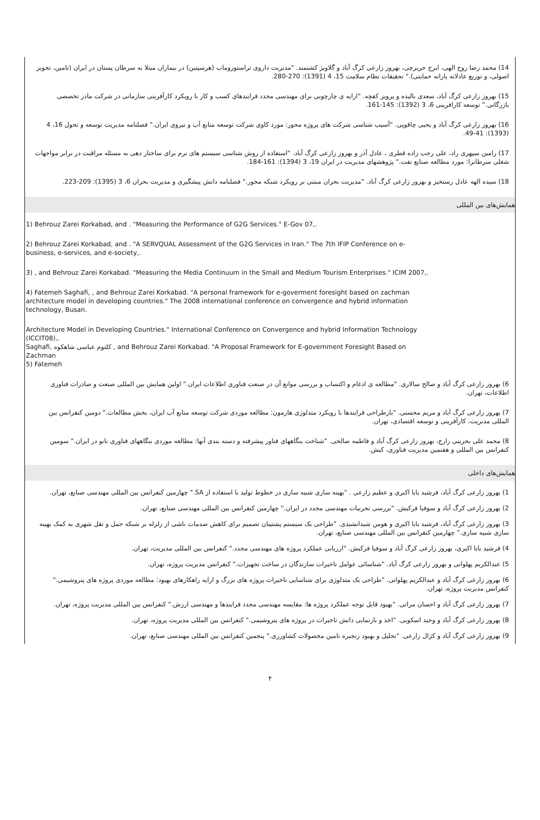14) محمد رضا روح الهی، ایرج حریرچی، بهروز زارعی کرگ آباد و گلاویژ کشتمند. "مدیریت داروی تراستوزوماب (هرسپتین) در بیماران مبتلا به سرطان پستان در ایران (تامین، تجویز اصولی، و توزیع عادلانه یارانه حمایتی)." تحقیقات نظام سلامت 15، 4 (1391): 270-280.
15) بهروز زارعی کرگ آباد، سعدی بالیده و پرویز کفچه. "ارایه ی چارچوبی برای مهندسی مجدد فرایندهای کسب و کار با رویکرد کارآفرینی سازمانی در شرکت مادر تخصصی بازرگانی." توسعه کارافرینی 6، 3 (1392): 145-161.
16) بهروز زارعی کرگ آباد و یحیی چاقوپی. "آسیب شناسی شرکت های پروژه محور: مورد کاوی شرکت توسعه منابع آب و نیروی ایران." فصلنامه مدیریت توسعه و تحول 16، 4 (1393): 41-49.
17) رامین سپهری راد، علی رجب زاده قطری ، عادل آذر و بهروز زارعی کرگ آباد. "استفاده از روش شناسی سیستم های نرم برای ساختار دهی به مسئله مراقبت در برابر مواجهات شغلی سرطانزا: مورد مطالعه صنایع نفت." پژوهشهای مدیریت در ایران 19، 3 (1394): 161-184.
18) سیده الهه عادل رستخیز و بهروز زارعی کرگ آباد. "مدیریت بحران مبتنی بر رویکرد شبکه محور." فصلنامه دانش پیشگیری و مدیریت بحران 6، 3 (1395): 209-223.
همایش‌های بین المللی
1) Behrouz Zarei Korkabad, and . "Measuring the Performance of G2G Services." E-Gov 07,.
2) Behrouz Zarei Korkabad, and . "A SERVQUAL Assessment of the G2G Services in Iran." The 7th IFIP Conference on e-business, e-services, and e-society,.
3) , and Behrouz Zarei Korkabad. "Measuring the Media Continuum in the Small and Medium Tourism Enterprises." ICIM 2007,.
4) Fatemeh Saghafi, , and Behrouz Zarei Korkabad. "A personal framework for e-goverment foresight based on zachman architecture model in developing countries." The 2008 international conference on convergence and hybrid information technology, Busan.
Architecture Model in Developing Countries." International Conference on Convergence and hybrid Information Technology (ICCIT08),.
Saghafi, کلثوم عباسی شاهکوه , and Behrouz Zarei Korkabad. "A Proposal Framework for E-government Foresight Based on Zachman
5) Fatemeh
6) بهروز زارعی کرگ آباد و صالح سالاری. "مطالعه ی ادغام و اکتساب و بررسی موانع آن در صنعت فناوری اطلاعات ایران." اولین همایش بین المللی صنعت و صادرات فناوری اطلاعات، تهران.
7) بهروز زارعی کرگ آباد و مریم محسنی. "بازطراحی فرایندها با رویکرد متدلوژی هارمون: مطالعه موردی شرکت توسعه منابع آب ایران، بخش مطالعات." دومین کنفرانس بین المللی مدیریت، کارآفرینی و توسعه اقتصادی، تهران.
8) محمد علی بحرینی زارج، بهروز زارعی کرگ آباد و فاطمه صالحی. "شناخت بنگاههای فناور پیشرفته و دسته بندی آنها: مطالعه موردی بنگاههای فناوری نانو در ایران." سومین کنفرانس بین المللی و هفتمین مدیریت فناوری، کیش.
همایش‌های داخلی
1) بهروز زارعی کرگ آباد، فرشید بابا اکبری و عظیم زارعی . "بهینه سازی شبیه سازی در خطوط تولید با استفاده از SA." چهارمین کنفرانس بین المللی مهندسی صنایع، تهران.
2) بهروز زارعی کرگ آباد و سوفیا فرکیش. "بررسی تجربیات مهندسی مجدد در ایران." چهارمین کنفرانس بین المللی مهندسی صنایع، تهران.
3) بهروز زارعی کرگ آباد، فرشید بابا اکبری و هومن شیدانشیدی. "طراحی یک سیستم پشتیبان تصمیم برای کاهش صدمات ناشی از زلزله بر شبکه حمل و نقل شهری به کمک بهینه سازی شبیه سازی." چهارمین کنفرانس بین المللی مهندسی صنایع، تهران.
4) فرشید بابا اکبری، بهروز زارعی کرگ آباد و سوفیا فرکیش. "ارزیابی عملکرد پروژه های مهندسی مجدد." کنفرانس بین المللی مدیریت، تهران.
5) عبدالکریم پهلوانی و بهروز زارعی کرگ آباد. "شناسائی عوامل تاخیرات سازندگان در ساخت تجهیزات." کنفرانس مدیریت پروژه، تهران.
6) بهروز زارعی کرگ آباد و عبدالکریم پهلوانی. "طراحی یک متدلوژی برای شناسایی تاخیرات پروژه های بزرگ و ارایه راهکارهای بهبود: مطالعه موردی پروژه های پتروشیمی." کنفرانس مدیریت پروژه، تهران.
7) بهروز زارعی کرگ آباد و احسان مراتی. "بهبود قابل توجه عملکرد پروژه ها: مقایسه مهندسی مجدد فرایندها و مهندسی ارزش." کنفرانس بین المللی مدیریت پروژه، تهران.
8) بهروز زارعی کرگ آباد و وحید اسکویی. "اخذ و بازنمایی دانش تاخیرات در پروژه های پتروشیمی." کنفرانس بین المللی مدیریت پروژه، تهران.
9) بهروز زارعی کرگ آباد و کژال زارعی. "تحلیل و بهبود زنجیره تامین محصولات کشاورزی." پنجمین کنفرانس بین المللی مهندسی صنایع، تهران.
۴